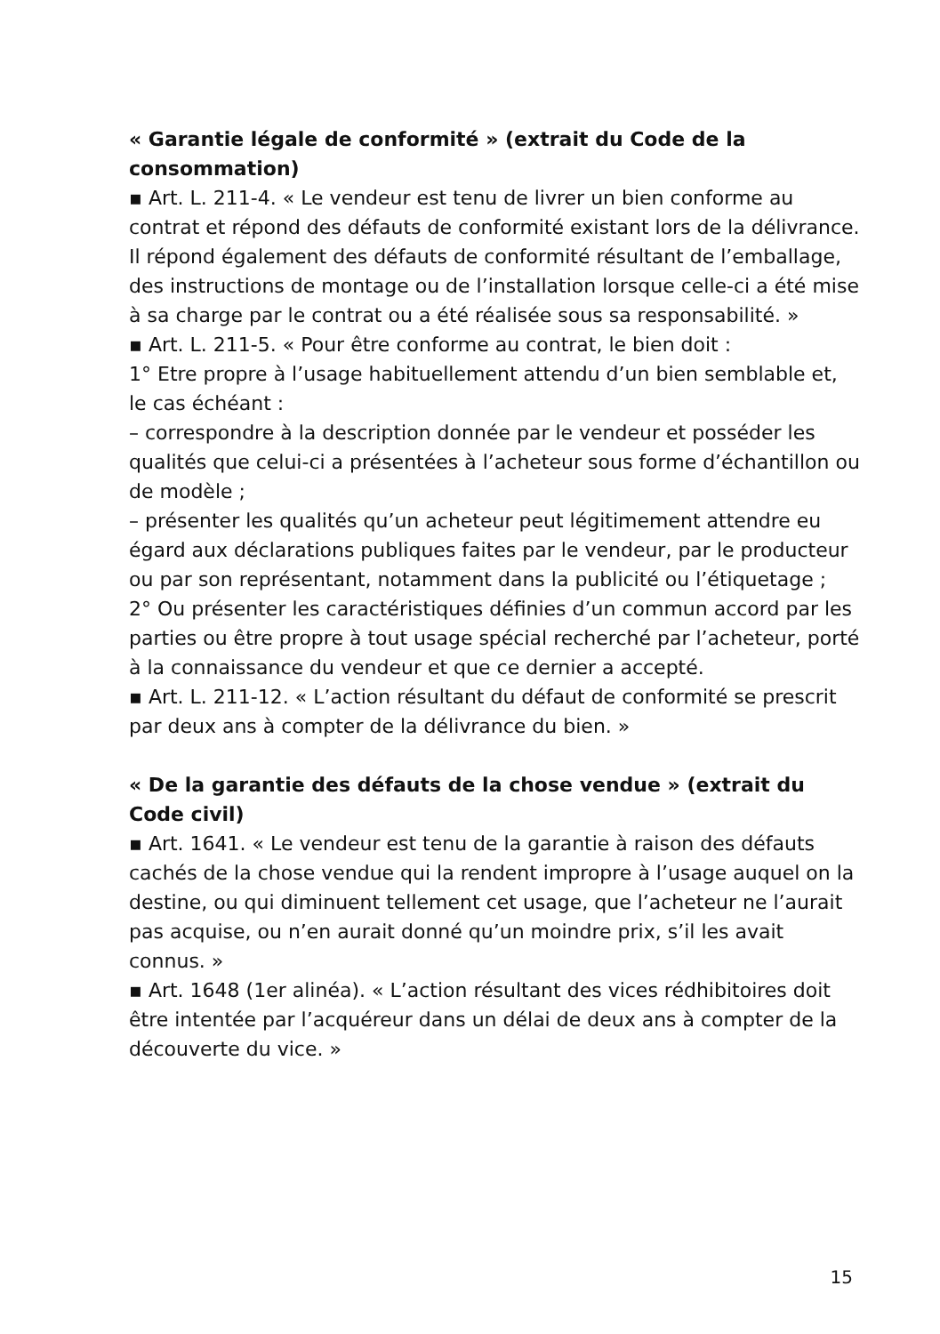« Garantie légale de conformité » (extrait du Code de la consommation)
▪ Art. L. 211-4. « Le vendeur est tenu de livrer un bien conforme au contrat et répond des défauts de conformité existant lors de la délivrance. Il répond également des défauts de conformité résultant de l’emballage, des instructions de montage ou de l’installation lorsque celle-ci a été mise à sa charge par le contrat ou a été réalisée sous sa responsabilité. »
▪ Art. L. 211-5. « Pour être conforme au contrat, le bien doit :
1° Etre propre à l’usage habituellement attendu d’un bien semblable et, le cas échéant :
– correspondre à la description donnée par le vendeur et posséder les qualités que celui-ci a présentées à l’acheteur sous forme d’échantillon ou de modèle ;
– présenter les qualités qu’un acheteur peut légitimement attendre eu égard aux déclarations publiques faites par le vendeur, par le producteur ou par son représentant, notamment dans la publicité ou l’étiquetage ;
2° Ou présenter les caractéristiques définies d’un commun accord par les parties ou être propre à tout usage spécial recherché par l’acheteur, porté à la connaissance du vendeur et que ce dernier a accepté.
▪ Art. L. 211-12. « L’action résultant du défaut de conformité se prescrit par deux ans à compter de la délivrance du bien. »
« De la garantie des défauts de la chose vendue » (extrait du Code civil)
▪ Art. 1641. « Le vendeur est tenu de la garantie à raison des défauts cachés de la chose vendue qui la rendent impropre à l’usage auquel on la destine, ou qui diminuent tellement cet usage, que l’acheteur ne l’aurait pas acquise, ou n’en aurait donné qu’un moindre prix, s’il les avait connus. »
▪ Art. 1648 (1er alinéa). « L’action résultant des vices rédhibitoires doit être intentée par l’acquéreur dans un délai de deux ans à compter de la découverte du vice. »
15